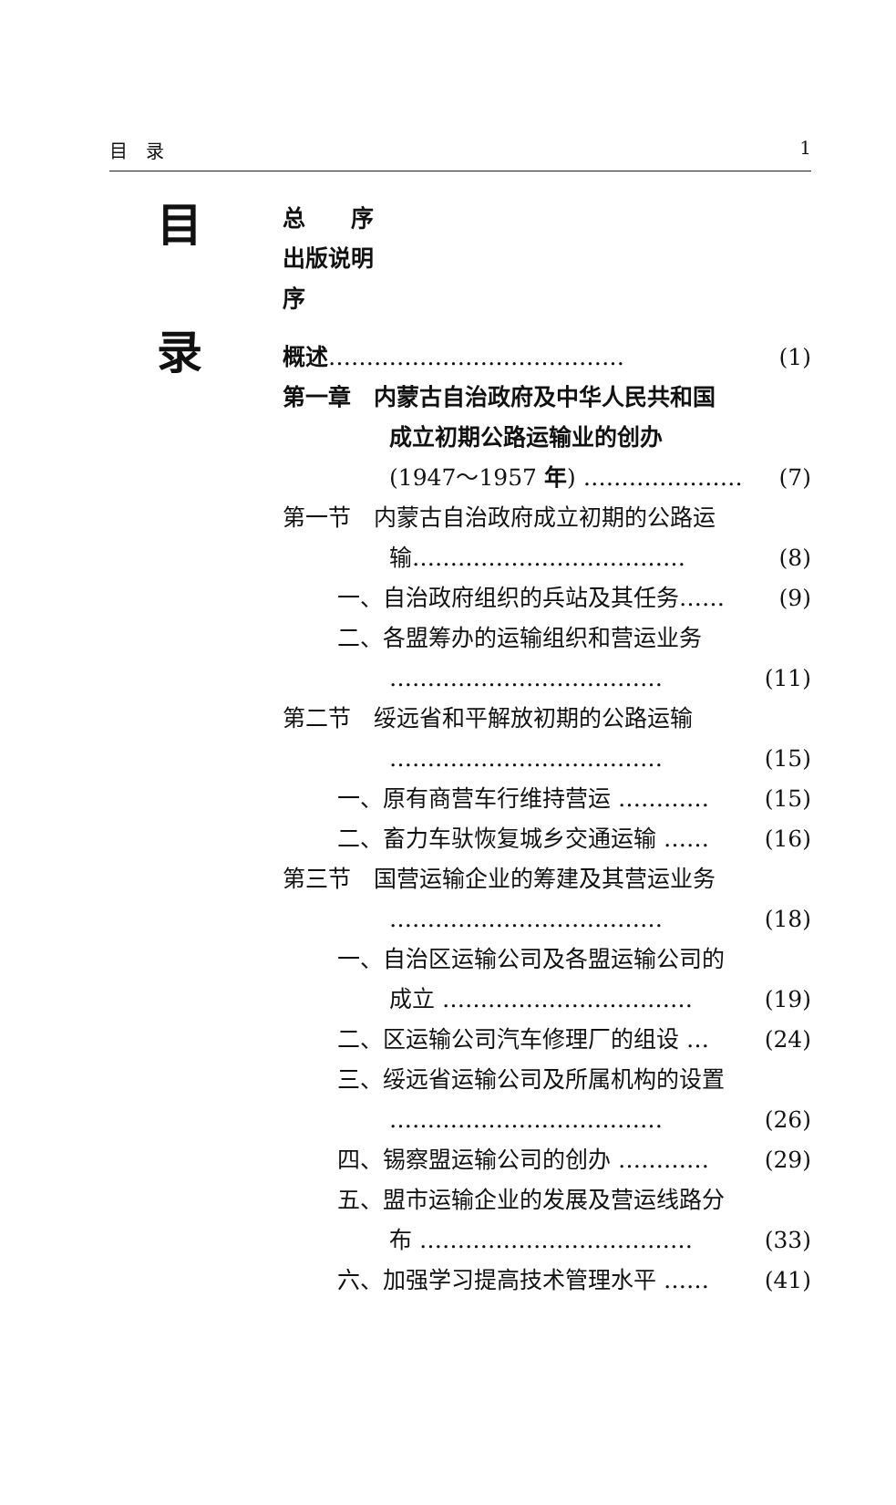目　录 1
目
录
总　　序
出版说明
序
概述………………………………… (1)
第一章　内蒙古自治政府及中华人民共和国
成立初期公路运输业的创办
(1947～1957 年) ………………… (7)
第一节　内蒙古自治政府成立初期的公路运
输……………………………… (8)
一、自治政府组织的兵站及其任务…… (9)
二、各盟筹办的运输组织和营运业务
……………………………… (11)
第二节　绥远省和平解放初期的公路运输
……………………………… (15)
一、原有商营车行维持营运 ………… (15)
二、畜力车驮恢复城乡交通运输 …… (16)
第三节　国营运输企业的筹建及其营运业务
……………………………… (18)
一、自治区运输公司及各盟运输公司的
成立 …………………………… (19)
二、区运输公司汽车修理厂的组设 … (24)
三、绥远省运输公司及所属机构的设置
……………………………… (26)
四、锡察盟运输公司的创办 ………… (29)
五、盟市运输企业的发展及营运线路分
布 ……………………………… (33)
六、加强学习提高技术管理水平 …… (41)